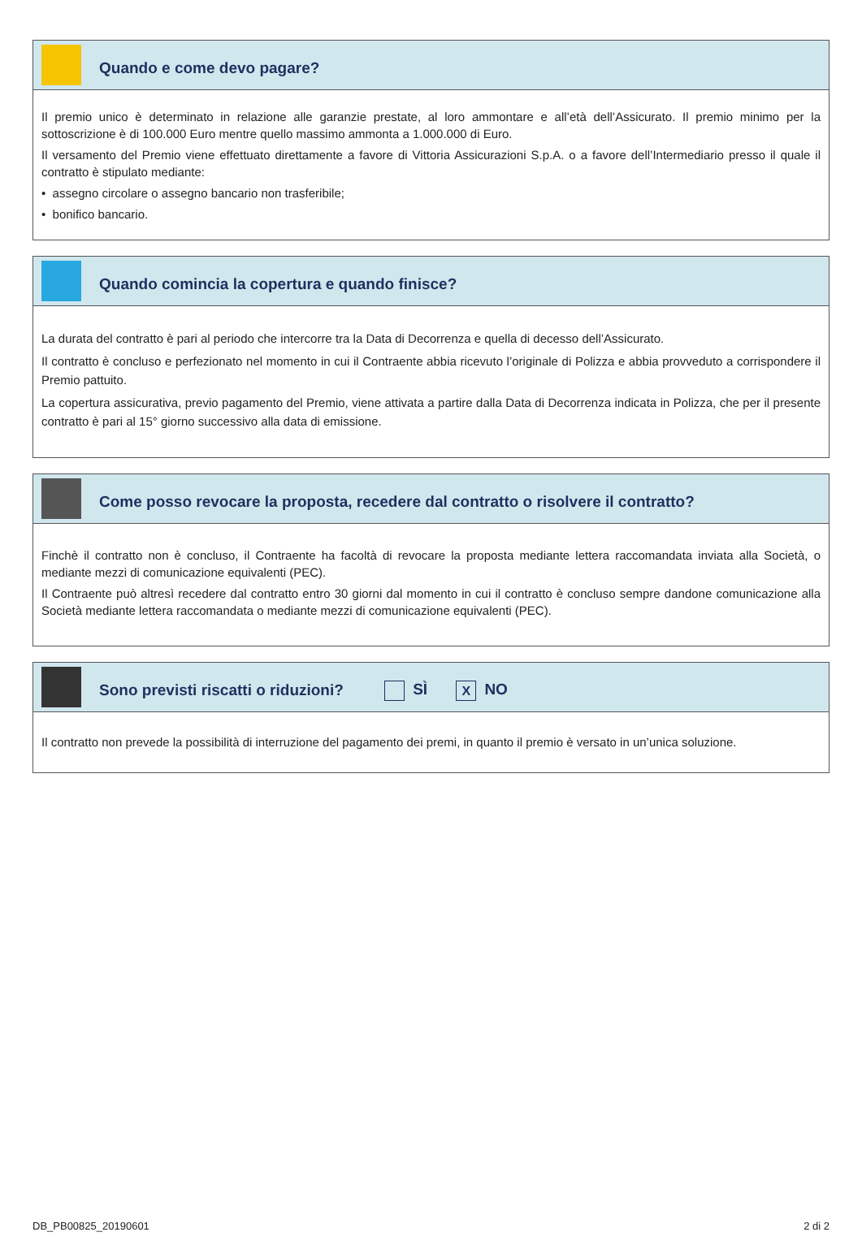Quando e come devo pagare?
Il premio unico è determinato in relazione alle garanzie prestate, al loro ammontare e all’età dell’Assicurato. Il premio minimo per la sottoscrizione è di 100.000 Euro mentre quello massimo ammonta a 1.000.000 di Euro.
Il versamento del Premio viene effettuato direttamente a favore di Vittoria Assicurazioni S.p.A. o a favore dell’Intermediario presso il quale il contratto è stipulato mediante:
• assegno circolare o assegno bancario non trasferibile;
• bonifico bancario.
Quando comincia la copertura e quando finisce?
La durata del contratto è pari al periodo che intercorre tra la Data di Decorrenza e quella di decesso dell’Assicurato.
Il contratto è concluso e perfezionato nel momento in cui il Contraente abbia ricevuto l’originale di Polizza e abbia provveduto a corrispondere il Premio pattuito.
La copertura assicurativa, previo pagamento del Premio, viene attivata a partire dalla Data di Decorrenza indicata in Polizza, che per il presente contratto è pari al 15° giorno successivo alla data di emissione.
Come posso revocare la proposta, recedere dal contratto o risolvere il contratto?
Finchè il contratto non è concluso, il Contraente ha facoltà di revocare la proposta mediante lettera raccomandata inviata alla Società, o mediante mezzi di comunicazione equivalenti (PEC).
Il Contraente può altresì recedere dal contratto entro 30 giorni dal momento in cui il contratto è concluso sempre dandone comunicazione alla Società mediante lettera raccomandata o mediante mezzi di comunicazione equivalenti (PEC).
Sono previsti riscatti o riduzioni? SÌ X NO
Il contratto non prevede la possibilità di interruzione del pagamento dei premi, in quanto il premio è versato in un’unica soluzione.
DB_PB00825_20190601 2 di 2